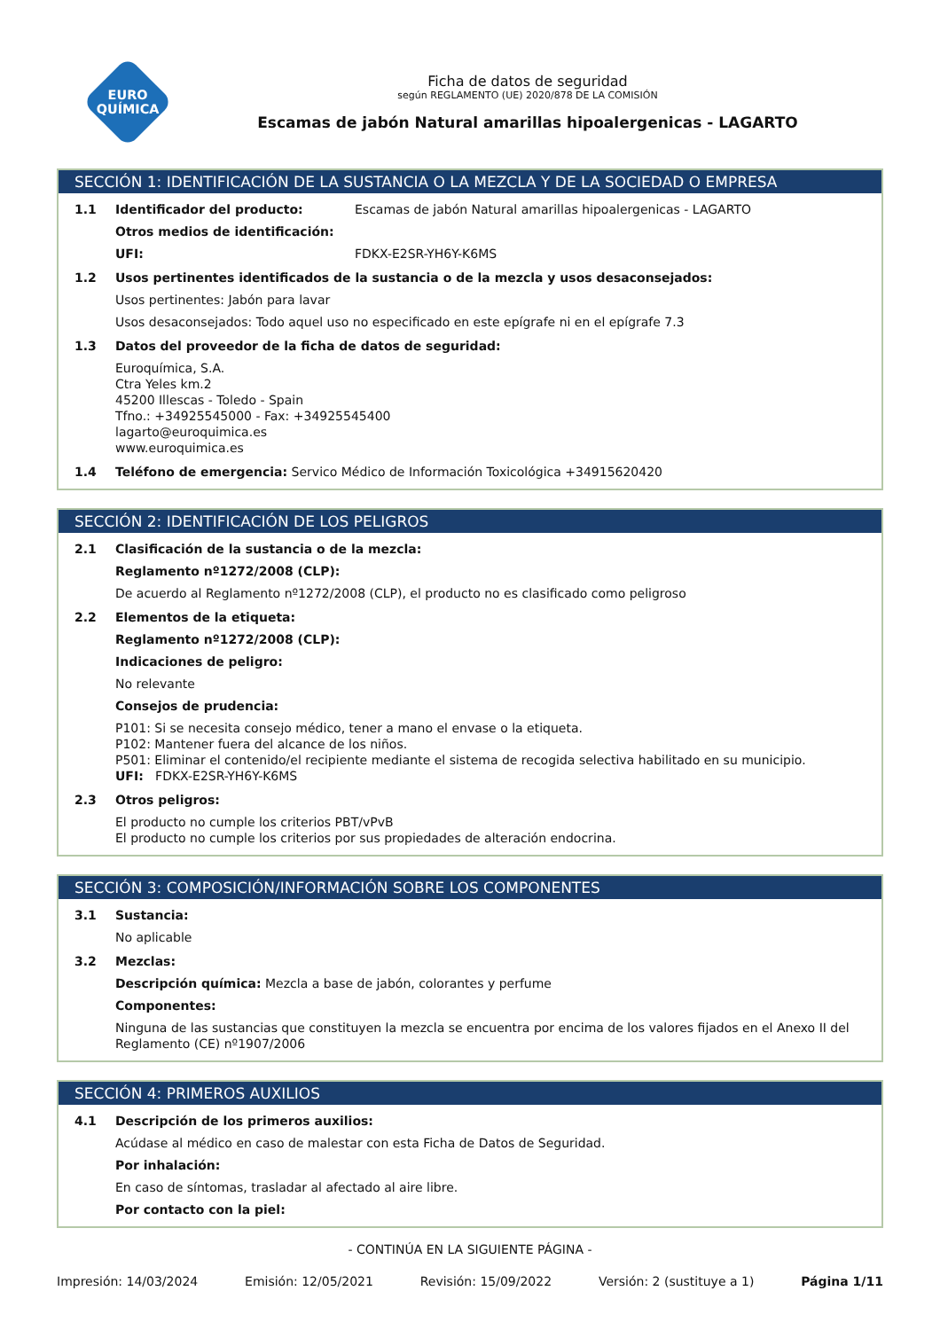EURO
QUÍMICA
Ficha de datos de seguridad
según REGLAMENTO (UE) 2020/878 DE LA COMISIÓN
Escamas de jabón Natural amarillas hipoalergenicas - LAGARTO
SECCIÓN 1: IDENTIFICACIÓN DE LA SUSTANCIA O LA MEZCLA Y DE LA SOCIEDAD O EMPRESA
1.1 Identificador del producto: Escamas de jabón Natural amarillas hipoalergenicas - LAGARTO
Otros medios de identificación:
UFI: FDKX-E2SR-YH6Y-K6MS
1.2 Usos pertinentes identificados de la sustancia o de la mezcla y usos desaconsejados:
Usos pertinentes: Jabón para lavar
Usos desaconsejados: Todo aquel uso no especificado en este epígrafe ni en el epígrafe 7.3
1.3 Datos del proveedor de la ficha de datos de seguridad:
Euroquímica, S.A.
Ctra Yeles km.2
45200 Illescas - Toledo - Spain
Tfno.: +34925545000 - Fax: +34925545400
lagarto@euroquimica.es
www.euroquimica.es
1.4 Teléfono de emergencia: Servico Médico de Información Toxicológica +34915620420
SECCIÓN 2: IDENTIFICACIÓN DE LOS PELIGROS
2.1 Clasificación de la sustancia o de la mezcla:
Reglamento nº1272/2008 (CLP):
De acuerdo al Reglamento nº1272/2008 (CLP), el producto no es clasificado como peligroso
2.2 Elementos de la etiqueta:
Reglamento nº1272/2008 (CLP):
Indicaciones de peligro:
No relevante
Consejos de prudencia:
P101: Si se necesita consejo médico, tener a mano el envase o la etiqueta.
P102: Mantener fuera del alcance de los niños.
P501: Eliminar el contenido/el recipiente mediante el sistema de recogida selectiva habilitado en su municipio.
UFI: FDKX-E2SR-YH6Y-K6MS
2.3 Otros peligros:
El producto no cumple los criterios PBT/vPvB
El producto no cumple los criterios por sus propiedades de alteración endocrina.
SECCIÓN 3: COMPOSICIÓN/INFORMACIÓN SOBRE LOS COMPONENTES
3.1 Sustancia:
No aplicable
3.2 Mezclas:
Descripción química: Mezcla a base de jabón, colorantes y perfume
Componentes:
Ninguna de las sustancias que constituyen la mezcla se encuentra por encima de los valores fijados en el Anexo II del Reglamento (CE) nº1907/2006
SECCIÓN 4: PRIMEROS AUXILIOS
4.1 Descripción de los primeros auxilios:
Acúdase al médico en caso de malestar con esta Ficha de Datos de Seguridad.
Por inhalación:
En caso de síntomas, trasladar al afectado al aire libre.
Por contacto con la piel:
- CONTINÚA EN LA SIGUIENTE PÁGINA -
Impresión: 14/03/2024 Emisión: 12/05/2021 Revisión: 15/09/2022 Versión: 2 (sustituye a 1) Página 1/11